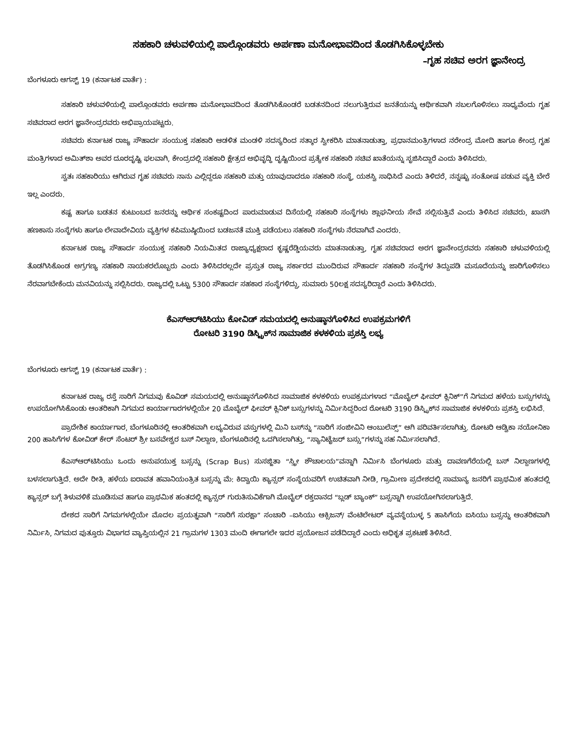ಸಹಕಾರಿ ಚಳುವಳಿಯಲ್ಲಿ ಪಾಲ್ಗೊಂಡವರು ಅರ್ಪಣಾ ಮನೋಭಾವದಿಂದ ತೊಡಗಿಸಿಕೊಳ್ಳಬೇಕು
–ಗೃಹ ಸಚಿವ ಅರಗ ಜ್ಞಾನೇಂದ್ರ
ಬೆಂಗಳೂರು ಆಗಸ್ಟ್ 19 (ಕರ್ನಾಟಕ ವಾರ್ತೆ) :
ಸಹಕಾರಿ ಚಳುವಳಿಯಲ್ಲಿ ಪಾಲ್ಗೊಂಡವರು ಅರ್ಪಣಾ ಮನೋಭಾವದಿಂದ ತೊಡಗಿಸಿಕೊಂಡರೆ ಬಡತನದಿಂದ ನಲುಗುತ್ತಿರುವ ಜನತೆಯನ್ನು ಆರ್ಥಿಕವಾಗಿ ಸಬಲಗೊಳಿಸಲು ಸಾಧ್ಯವೆಂದು ಗೃಹ ಸಚಿವರಾದ ಅರಗ ಜ್ಞಾನೇಂದ್ರರವರು ಅಭಿಪ್ರಾಯಪಟ್ಟರು.
ಸಚಿವರು ಕರ್ನಾಟಕ ರಾಜ್ಯ ಸೌಹಾರ್ದ ಸಂಯುಕ್ತ ಸಹಕಾರಿ ಆಡಳಿತ ಮಂಡಳಿ ಸದಸ್ಯರಿಂದ ಸತ್ಕಾರ ಸ್ವೀಕರಿಸಿ ಮಾತನಾಡುತ್ತಾ, ಪ್ರಧಾನಮಂತ್ರಿಗಳಾದ ನರೇಂದ್ರ ಮೋದಿ ಹಾಗೂ ಕೇಂದ್ರ ಗೃಹ ಮಂತ್ರಿಗಳಾದ ಅಮಿತ್‌ಶಾ ಅವರ ದೂರದೃಷ್ಟಿ ಫಲವಾಗಿ, ಕೇಂದ್ರದಲ್ಲಿ ಸಹಕಾರಿ ಕ್ಷೇತ್ರದ ಅಭಿವೃದ್ಧಿ ದೃಷ್ಟಿಯಿಂದ ಪ್ರತ್ಯೇಕ ಸಹಕಾರಿ ಸಚಿವ ಖಾತೆಯನ್ನು ಸೃಜಿಸಿದ್ದಾರೆ ಎಂದು ತಿಳಿಸಿದರು.
ಸ್ವತಃ ಸಹಕಾರಿಯು ಆಗಿರುವ ಗೃಹ ಸಚಿವರು ನಾನು ಎಲ್ಲಿದ್ದರೂ ಸಹಕಾರಿ ಮತ್ತು ಯಾವುದಾದರೂ ಸಹಕಾರಿ ಸಂಸ್ಥೆ, ಯಶಸ್ವಿ ಸಾಧಿಸಿದೆ ಎಂದು ತಿಳಿದರೆ, ನನ್ನಷ್ಟು ಸಂತೋಷ ಪಡುವ ವ್ಯಕ್ತಿ ಬೇರೆ ಇಲ್ಲ ಎಂದರು.
ಕಷ್ಟ ಹಾಗೂ ಬಡತನ ಕುಟುಂಬದ ಜನರನ್ನು ಆರ್ಥಿಕ ಸಂಕಷ್ಟದಿಂದ ಪಾರುಮಾಡುವ ದಿಸೆಯಲ್ಲಿ ಸಹಕಾರಿ ಸಂಸ್ಥೆಗಳು ಶ್ಲಾಘನೀಯ ಸೇವೆ ಸಲ್ಲಿಸುತ್ತಿವೆ ಎಂದು ತಿಳಿಸಿದ ಸಚಿವರು, ಖಾಸಗಿ ಹಣಕಾಸು ಸಂಸ್ಥೆಗಳು ಹಾಗೂ ಲೇವಾದೇವಿಯ ವ್ಯಕ್ತಿಗಳ ಕಪಿಮುಷ್ಠಿಯಿಂದ ಬಡಜನತೆ ಮುಕ್ತಿ ಪಡೆಯಲು ಸಹಕಾರಿ ಸಂಸ್ಥೆಗಳು ನೆರವಾಗಿವೆ ಎಂದರು.
ಕರ್ನಾಟಕ ರಾಜ್ಯ ಸೌಹಾರ್ದ ಸಂಯುಕ್ತ ಸಹಕಾರಿ ನಿಯಮಿತದ ರಾಜ್ಯಾಧ್ಯಕ್ಷರಾದ ಕೃಷ್ಣರೆಡ್ಡಿಯವರು ಮಾತನಾಡುತ್ತಾ, ಗೃಹ ಸಚಿವರಾದ ಅರಗ ಜ್ಞಾನೇಂದ್ರರವರು ಸಹಕಾರಿ ಚಳುವಳಿಯಲ್ಲಿ ತೊಡಗಿಸಿಕೊಂಡ ಅಗ್ರಗಣ್ಯ ಸಹಕಾರಿ ನಾಯಕರಲೊಬ್ಬರು ಎಂದು ತಿಳಿಸಿದರಲ್ಲದೇ ಪ್ರಸ್ತುತ ರಾಜ್ಯ ಸರ್ಕಾರದ ಮುಂದಿರುವ ಸೌಹಾರ್ದ ಸಹಕಾರಿ ಸಂಸ್ಥೆಗಳ ತಿದ್ದುಪಡಿ ಮಸೂದೆಯನ್ನು ಜಾರಿಗೊಳಿಸಲು ನೆರವಾಗಬೇಕೆಂದು ಮನವಿಯನ್ನು ಸಲ್ಲಿಸಿದರು. ರಾಜ್ಯದಲ್ಲಿ ಒಟ್ಟು 5300 ಸೌಹಾರ್ದ ಸಹಕಾರ ಸಂಸ್ಥೆಗಳಿದ್ದು, ಸುಮಾರು 50ಲಕ್ಷ ಸದಸ್ಯರಿದ್ದಾರೆ ಎಂದು ತಿಳಿಸಿದರು.
ಕೆಎಸ್‌ಆರ್‌ಟಿಸಿಯು ಕೋವಿಡ್ ಸಮಯದಲ್ಲಿ ಅನುಷ್ಠಾನಗೊಳಿಸಿದ ಉಪಕ್ರಮಗಳಿಗೆ
ರೋಟರಿ 3190 ಡಿಸ್ಟ್ರಿಕ್‌ನ ಸಾಮಾಜಿಕ ಕಳಕಳಿಯ ಪ್ರಶಸ್ತಿ ಲಭ್ಯ
ಬೆಂಗಳೂರು ಆಗಸ್ಟ್ 19 (ಕರ್ನಾಟಕ ವಾರ್ತೆ) :
ಕರ್ನಾಟಕ ರಾಜ್ಯ ರಸ್ತೆ ಸಾರಿಗೆ ನಿಗಮವು ಕೊವಿಡ್ ಸಮಯದಲ್ಲಿ ಅನುಷ್ಠಾನಗೊಳಿಸಿದ ಸಾಮಾಜಿಕ ಕಳಕಳಿಯ ಉಪಕ್ರಮಗಳಾದ “ಮೊಬೈಲ್ ಫೀವರ್ ಕ್ಲಿನಿಕ್”ಗೆ ನಿಗಮದ ಹಳೆಯ ಬಸ್ಸುಗಳನ್ನು ಉಪಯೋಗಿಸಿಕೊಂಡು ಆಂತರಿಕಾಗಿ ನಿಗಮದ ಕಾರ್ಯಾಗಾರಗಳಲ್ಲಿಯೇ 20 ಮೊಬೈಲ್ ಫೀವರ್ ಕ್ಲಿನಿಕ್ ಬಸ್ಸುಗಳನ್ನು ನಿರ್ಮಿಸಿದ್ದರಿಂದ ರೋಟರಿ 3190 ಡಿಸ್ಟ್ರಿಕ್‌ನ ಸಾಮಾಜಿಕ ಕಳಕಳಿಯ ಪ್ರಶಸ್ತಿ ಲಭಿಸಿದೆ.
ಪ್ರಾದೇಶಿಕ ಕಾರ್ಯಾಗಾರ, ಬೆಂಗಳೂರಿನಲ್ಲಿ ಆಂತರಿಕವಾಗಿ ಲಭ್ಯವಿರುವ ವಸ್ತುಗಳಲ್ಲಿ ಮಿನಿ ಬಸ್‌ನ್ನು “ಸಾರಿಗೆ ಸಂಜೀವಿನಿ ಆಂಬುಲೆನ್ಸ್” ಆಗಿ ಪರಿವರ್ತಿಸಲಾಗಿತ್ತು. ರೋಟರಿ ಆಡ್ವಿಕಾ ನಯೋನಿಕಾ 200 ಹಾಸಿಗೆಗಳ ಕೋವಿಡ್ ಕೇರ್ ಸೆಂಟರ್ ಶ್ರೀ ಬಸವೇಶ್ವರ ಬಸ್ ನಿಲ್ದಾಣ, ಬೆಂಗಳೂರಿನಲ್ಲಿ ಒದಗಿಸಲಾಗಿತ್ತು, “ಸ್ಯಾನಿಟೈಜರ್ ಬಸ್ಸು”ಗಳನ್ನು ಸಹ ನಿರ್ಮಿಸಲಾಗಿದೆ.
ಕೆಎಸ್‌ಆರ್‌ಟಿಸಿಯು ಒಂದು ಅನುಪಯುಕ್ತ ಬಸ್ಸನ್ನು (Scrap Bus) ಸುಸಜ್ಜಿತಾ “ಸ್ತ್ರೀ ಶೌಚಾಲಯ”ವನ್ನಾಗಿ ನಿರ್ಮಿಸಿ ಬೆಂಗಳೂರು ಮತ್ತು ದಾವಣಗೆರೆಯಲ್ಲಿ ಬಸ್ ನಿಲ್ದಾಣಗಳಲ್ಲಿ ಬಳಸಲಾಗುತ್ತಿದೆ. ಅದೇ ರೀತಿ, ಹಳೆಯ ಐರಾವತ ಹವಾನಿಯಂತ್ರಿತ ಬಸ್ಸನ್ನು ಮೆ: ಕಿದ್ವಾಯಿ ಕ್ಯಾನ್ಸರ್ ಸಂಸ್ಥೆಯವರಿಗೆ ಉಚಿತವಾಗಿ ನೀಡಿ, ಗ್ರಾಮೀಣ ಪ್ರದೇಶದಲ್ಲಿ ಸಾಮಾನ್ಯ ಜನರಿಗೆ ಪ್ರಾಥಮಿಕ ಹಂತದಲ್ಲಿ ಕ್ಯಾನ್ಸರ್ ಬಗ್ಗೆ ತಿಳುವಳಿಕೆ ಮೂಡಿಸುವ ಹಾಗೂ ಪ್ರಾಥಮಿಕ ಹಂತದಲ್ಲಿ ಕ್ಯಾನ್ಸರ್ ಗುರುತಿಸುವಿಕೆಗಾಗಿ ಮೊಬೈಲ್ ರಕ್ತದಾನದ “ಬ್ಲಡ್ ಬ್ಯಾಂಕ್” ಬಸ್ಸನ್ನಾಗಿ ಉಪಯೋಗಿಸಲಾಗುತ್ತಿದೆ.
ದೇಶದ ಸಾರಿಗೆ ನಿಗಮಗಳಲ್ಲಿಯೇ ಮೊದಲ ಪ್ರಯತ್ನವಾಗಿ “ಸಾರಿಗೆ ಸುರಕ್ಷಾ” ಸಂಚಾರಿ –ಐಸಿಯು ಆಕ್ಸಿಜನ್/ ವೆಂಟಿಲೇಟರ್ ವ್ಯವಸ್ಥೆಯುಳ್ಳ 5 ಹಾಸಿಗೆಯ ಐಸಿಯು ಬಸ್ಸನ್ನು ಆಂತರಿಕವಾಗಿ ನಿರ್ಮಿಸಿ, ನಿಗಮದ ಪುತ್ತೂರು ವಿಭಾಗದ ವ್ಯಾಪ್ತಿಯಲ್ಲಿನ 21 ಗ್ರಾಮಗಳ 1303 ಮಂದಿ ಈಗಾಗಲೇ ಇದರ ಪ್ರಯೋಜನ ಪಡೆದಿದ್ದಾರೆ ಎಂದು ಅಧಿಕೃತ ಪ್ರಕಟಣೆ ತಿಳಿಸಿದೆ.